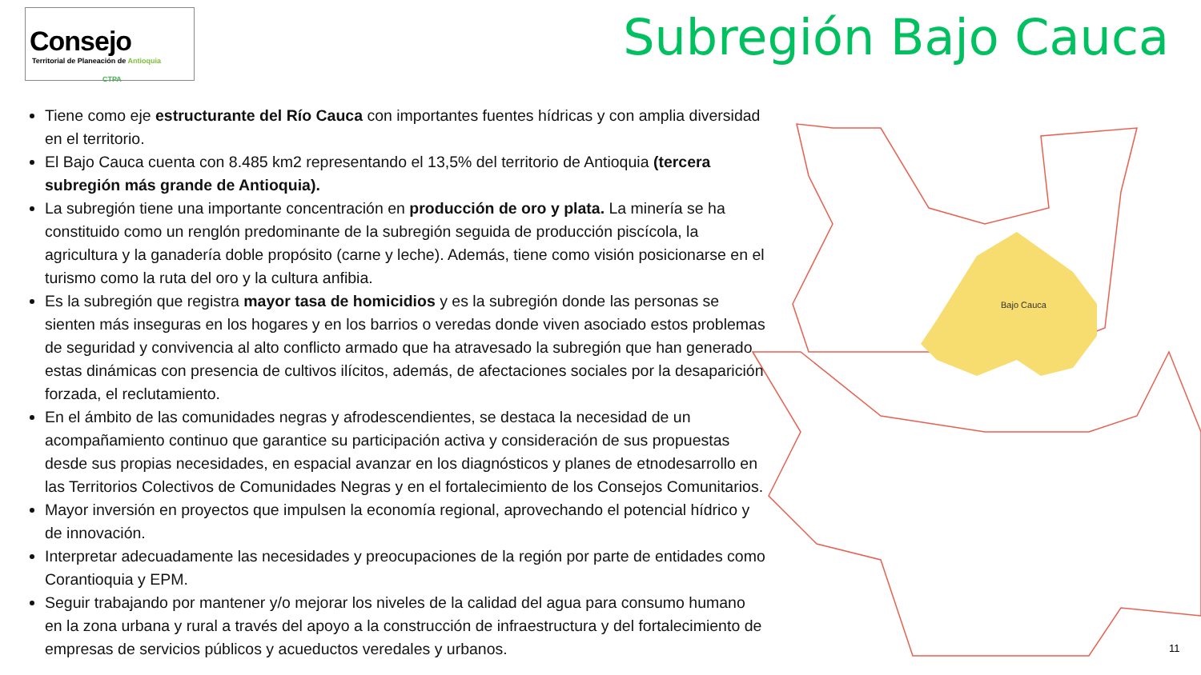Consejo
Territorial de Planeación de Antioquia
CTPA
Subregión Bajo Cauca
Bajo Cauca
Tiene como eje estructurante del Río Cauca con importantes fuentes hídricas y con amplia diversidad en el territorio.
El Bajo Cauca cuenta con 8.485 km2 representando el 13,5% del territorio de Antioquia (tercera subregión más grande de Antioquia).
La subregión tiene una importante concentración en producción de oro y plata. La minería se ha constituido como un renglón predominante de la subregión seguida de producción piscícola, la agricultura y la ganadería doble propósito (carne y leche). Además, tiene como visión posicionarse en el turismo como la ruta del oro y la cultura anfibia.
Es la subregión que registra mayor tasa de homicidios y es la subregión donde las personas se sienten más inseguras en los hogares y en los barrios o veredas donde viven asociado estos problemas de seguridad y convivencia al alto conflicto armado que ha atravesado la subregión que han generado estas dinámicas con presencia de cultivos ilícitos, además, de afectaciones sociales por la desaparición forzada, el reclutamiento.
En el ámbito de las comunidades negras y afrodescendientes, se destaca la necesidad de un acompañamiento continuo que garantice su participación activa y consideración de sus propuestas desde sus propias necesidades, en espacial avanzar en los diagnósticos y planes de etnodesarrollo en las Territorios Colectivos de Comunidades Negras y en el fortalecimiento de los Consejos Comunitarios.
Mayor inversión en proyectos que impulsen la economía regional, aprovechando el potencial hídrico y de innovación.
Interpretar adecuadamente las necesidades y preocupaciones de la región por parte de entidades como Corantioquia y EPM.
Seguir trabajando por mantener y/o mejorar los niveles de la calidad del agua para consumo humano en la zona urbana y rural a través del apoyo a la construcción de infraestructura y del fortalecimiento de empresas de servicios públicos y acueductos veredales y urbanos.
11